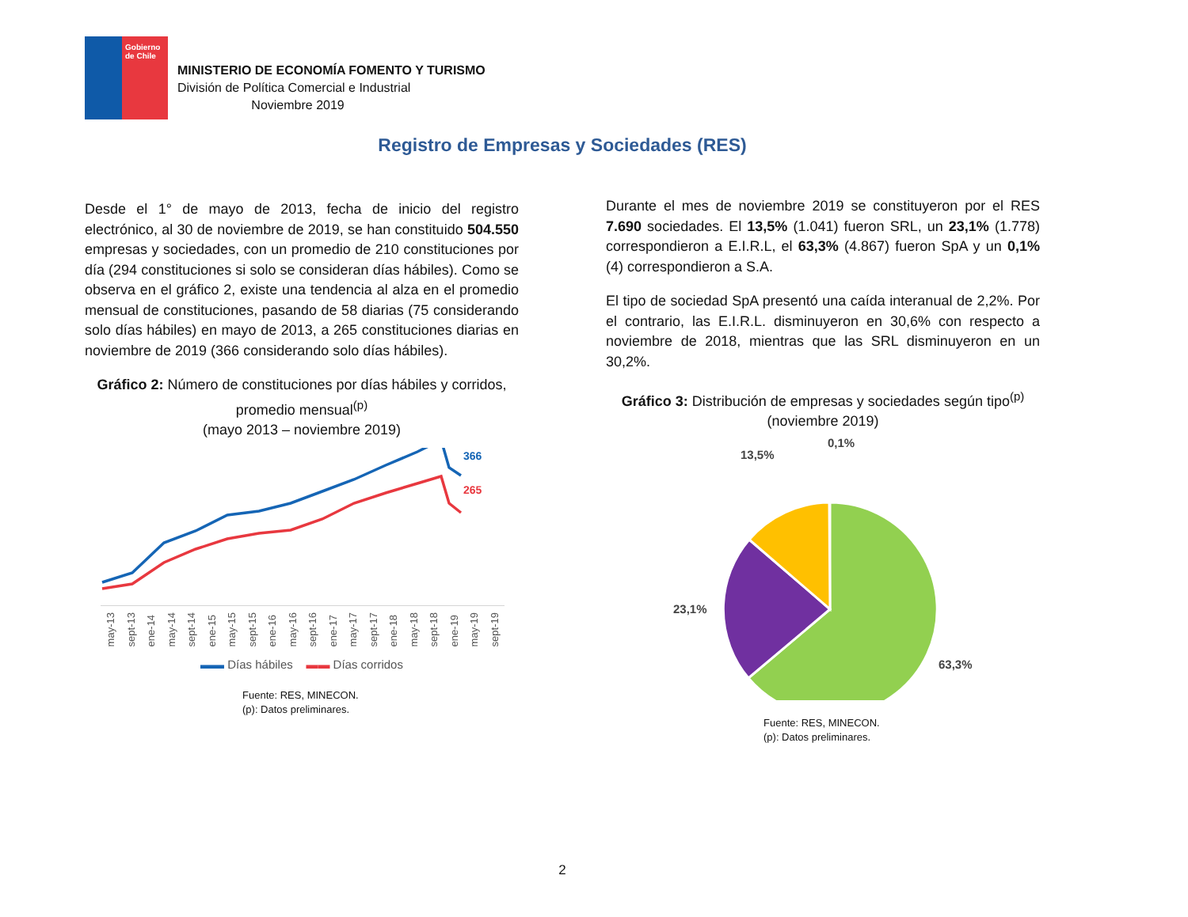Gobierno de Chile
MINISTERIO DE ECONOMÍA FOMENTO Y TURISMO
División de Política Comercial e Industrial
Noviembre 2019
Registro de Empresas y Sociedades (RES)
Desde el 1° de mayo de 2013, fecha de inicio del registro electrónico, al 30 de noviembre de 2019, se han constituido 504.550 empresas y sociedades, con un promedio de 210 constituciones por día (294 constituciones si solo se consideran días hábiles). Como se observa en el gráfico 2, existe una tendencia al alza en el promedio mensual de constituciones, pasando de 58 diarias (75 considerando solo días hábiles) en mayo de 2013, a 265 constituciones diarias en noviembre de 2019 (366 considerando solo días hábiles).
Gráfico 2: Número de constituciones por días hábiles y corridos, promedio mensual<sup>(p)</sup>
(mayo 2013 – noviembre 2019)
366
265
may-13 sept-13 ene-14 may-14 sept-14 ene-15 may-15 sept-15 ene-16 may-16 sept-16 ene-17 may-17 sept-17 ene-18 may-18 sept-18 ene-19 may-19 sept-19
▬▬ Días hábiles ▬▬ Días corridos
Fuente: RES, MINECON.
(p): Datos preliminares.
Durante el mes de noviembre 2019 se constituyeron por el RES 7.690 sociedades. El 13,5% (1.041) fueron SRL, un 23,1% (1.778) correspondieron a E.I.R.L, el 63,3% (4.867) fueron SpA y un 0,1% (4) correspondieron a S.A.
El tipo de sociedad SpA presentó una caída interanual de 2,2%. Por el contrario, las E.I.R.L. disminuyeron en 30,6% con respecto a noviembre de 2018, mientras que las SRL disminuyeron en un 30,2%.
Gráfico 3: Distribución de empresas y sociedades según tipo<sup>(p)</sup>
(noviembre 2019)
0,1%
13,5%
23,1%
63,3%
Fuente: RES, MINECON.
(p): Datos preliminares.
2